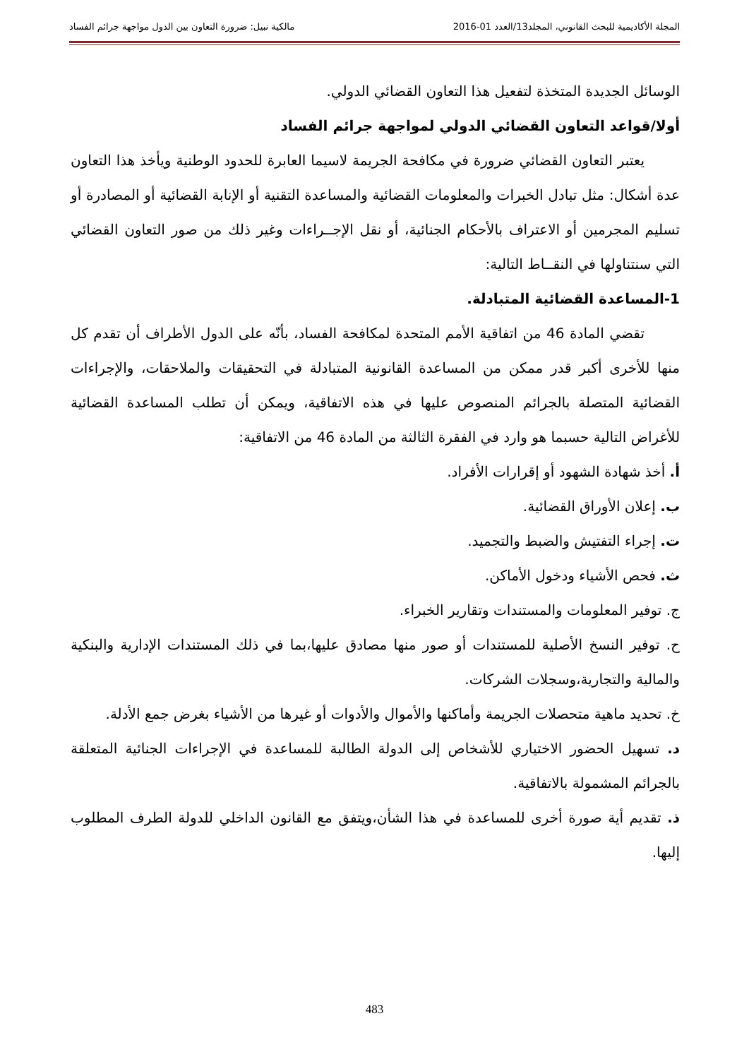المجلة الأكاديمية للبحث القانوني، المجلد13/العدد 01-2016 مالكية نبيل: ضرورة التعاون بين الدول مواجهة جرائم الفساد
الوسائل الجديدة المتخذة لتفعيل هذا التعاون القضائي الدولي.
أولا/قواعد التعاون القضائي الدولي لمواجهة جرائم الفساد
يعتبر التعاون القضائي ضرورة في مكافحة الجريمة لاسيما العابرة للحدود الوطنية ويأخذ هذا التعاون عدة أشكال: مثل تبادل الخبرات والمعلومات القضائية والمساعدة التقنية أو الإنابة القضائية أو المصادرة أو تسليم المجرمين أو الاعتراف بالأحكام الجنائية، أو نقل الإجــراءات وغير ذلك من صور التعاون القضائي التي سنتناولها في النقــاط التالية:
1-المساعدة القضائية المتبادلة.
تقضي المادة 46 من اتفاقية الأمم المتحدة لمكافحة الفساد، بأنّه على الدول الأطراف أن تقدم كل منها للأخرى أكبر قدر ممكن من المساعدة القانونية المتبادلة في التحقيقات والملاحقات، والإجراءات القضائية المتصلة بالجرائم المنصوص عليها في هذه الاتفاقية، ويمكن أن تطلب المساعدة القضائية للأغراض التالية حسبما هو وارد في الفقرة الثالثة من المادة 46 من الاتفاقية:
أ. أخذ شهادة الشهود أو إقرارات الأفراد.
ب. إعلان الأوراق القضائية.
ت. إجراء التفتيش والضبط والتجميد.
ث. فحص الأشياء ودخول الأماكن.
ج. توفير المعلومات والمستندات وتقارير الخبراء.
ح. توفير النسخ الأصلية للمستندات أو صور منها مصادق عليها،بما في ذلك المستندات الإدارية والبنكية والمالية والتجارية،وسجلات الشركات.
خ. تحديد ماهية متحصلات الجريمة وأماكنها والأموال والأدوات أو غيرها من الأشياء بغرض جمع الأدلة.
د. تسهيل الحضور الاختياري للأشخاص إلى الدولة الطالبة للمساعدة في الإجراءات الجنائية المتعلقة بالجرائم المشمولة بالاتفاقية.
ذ. تقديم أية صورة أخرى للمساعدة في هذا الشأن،ويتفق مع القانون الداخلي للدولة الطرف المطلوب إليها.
483